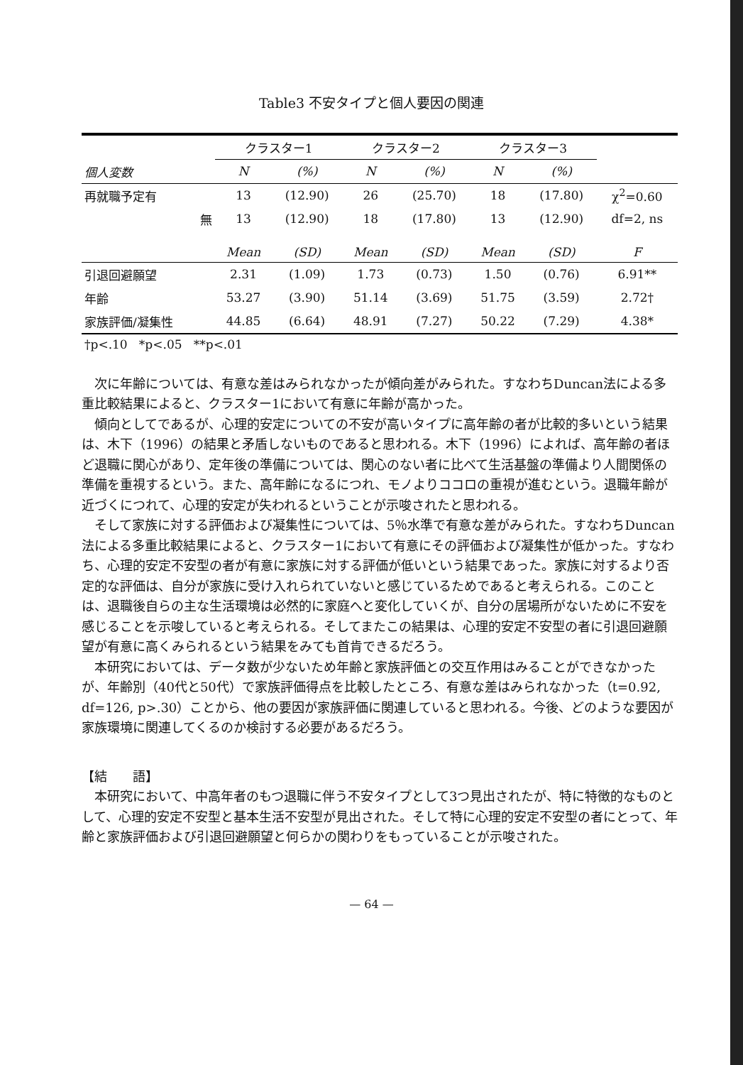Table3 不安タイプと個人要因の関連
| | クラスター1 | | クラスター2 | | クラスター3 | | |
| --- | --- | --- | --- | --- | --- | --- | --- |
| 個人変数 | N | (%) | N | (%) | N | (%) | |
| 再就職予定有 | 13 | (12.90) | 26 | (25.70) | 18 | (17.80) | χ<sup>2</sup>=0.60 |
| 無 | 13 | (12.90) | 18 | (17.80) | 13 | (12.90) | df=2, ns |
| | Mean | (SD) | Mean | (SD) | Mean | (SD) | F |
| 引退回避願望 | 2.31 | (1.09) | 1.73 | (0.73) | 1.50 | (0.76) | 6.91** |
| 年齢 | 53.27 | (3.90) | 51.14 | (3.69) | 51.75 | (3.59) | 2.72† |
| 家族評価/凝集性 | 44.85 | (6.64) | 48.91 | (7.27) | 50.22 | (7.29) | 4.38* |
| †p<.10 *p<.05 **p<.01 | | | | | | | |
次に年齢については、有意な差はみられなかったが傾向差がみられた。すなわちDuncan法による多重比較結果によると、クラスター1において有意に年齢が高かった。
傾向としてであるが、心理的安定についての不安が高いタイプに高年齢の者が比較的多いという結果は、木下（1996）の結果と矛盾しないものであると思われる。木下（1996）によれば、高年齢の者ほど退職に関心があり、定年後の準備については、関心のない者に比べて生活基盤の準備より人間関係の準備を重視するという。また、高年齢になるにつれ、モノよりココロの重視が進むという。退職年齢が近づくにつれて、心理的安定が失われるということが示唆されたと思われる。
そして家族に対する評価および凝集性については、5％水準で有意な差がみられた。すなわちDuncan法による多重比較結果によると、クラスター1において有意にその評価および凝集性が低かった。すなわち、心理的安定不安型の者が有意に家族に対する評価が低いという結果であった。家族に対するより否定的な評価は、自分が家族に受け入れられていないと感じているためであると考えられる。このことは、退職後自らの主な生活環境は必然的に家庭へと変化していくが、自分の居場所がないために不安を感じることを示唆していると考えられる。そしてまたこの結果は、心理的安定不安型の者に引退回避願望が有意に高くみられるという結果をみても首肯できるだろう。
本研究においては、データ数が少ないため年齢と家族評価との交互作用はみることができなかったが、年齢別（40代と50代）で家族評価得点を比較したところ、有意な差はみられなかった（t=0.92, df=126, p>.30）ことから、他の要因が家族評価に関連していると思われる。今後、どのような要因が家族環境に関連してくるのか検討する必要があるだろう。
【結　　語】
本研究において、中高年者のもつ退職に伴う不安タイプとして3つ見出されたが、特に特徴的なものとして、心理的安定不安型と基本生活不安型が見出された。そして特に心理的安定不安型の者にとって、年齢と家族評価および引退回避願望と何らかの関わりをもっていることが示唆された。
— 64 —